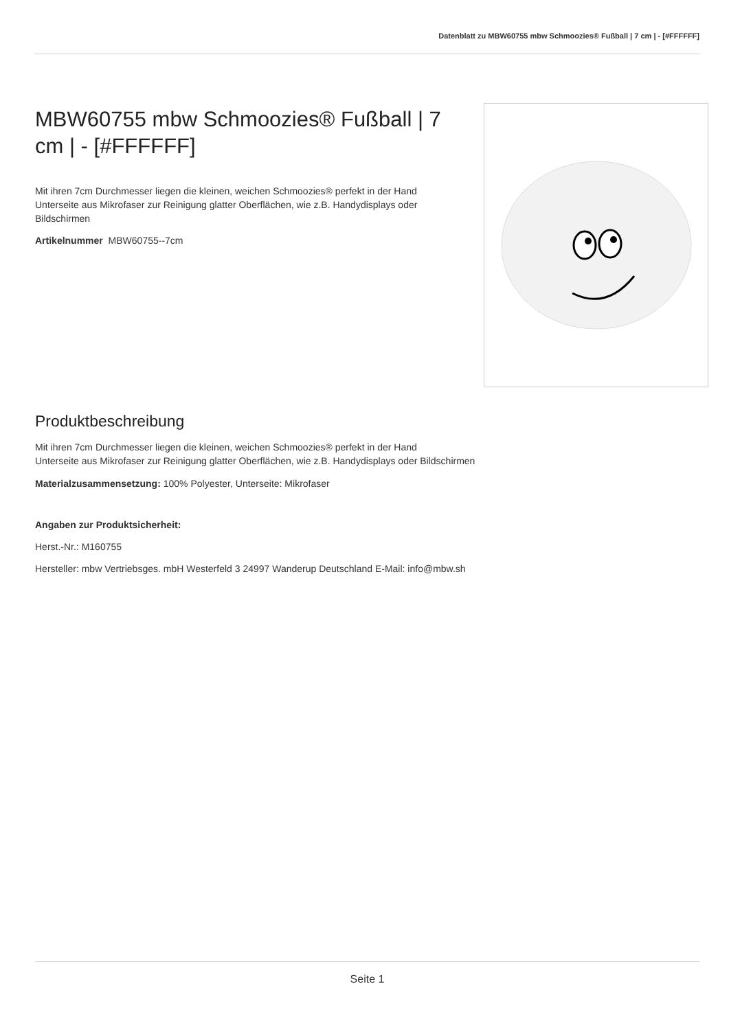Datenblatt zu MBW60755 mbw Schmoozies® Fußball | 7 cm | - [#FFFFFF]
MBW60755 mbw Schmoozies® Fußball | 7 cm | - [#FFFFFF]
Mit ihren 7cm Durchmesser liegen die kleinen, weichen Schmoozies® perfekt in der Hand Unterseite aus Mikrofaser zur Reinigung glatter Oberflächen, wie z.B. Handydisplays oder Bildschirmen
Artikelnummer MBW60755--7cm
Produktbeschreibung
Mit ihren 7cm Durchmesser liegen die kleinen, weichen Schmoozies® perfekt in der Hand
Unterseite aus Mikrofaser zur Reinigung glatter Oberflächen, wie z.B. Handydisplays oder Bildschirmen
Materialzusammensetzung: 100% Polyester, Unterseite: Mikrofaser
Angaben zur Produktsicherheit:
Herst.-Nr.: M160755
Hersteller: mbw Vertriebsges. mbH Westerfeld 3 24997 Wanderup Deutschland E-Mail: info@mbw.sh
Seite 1